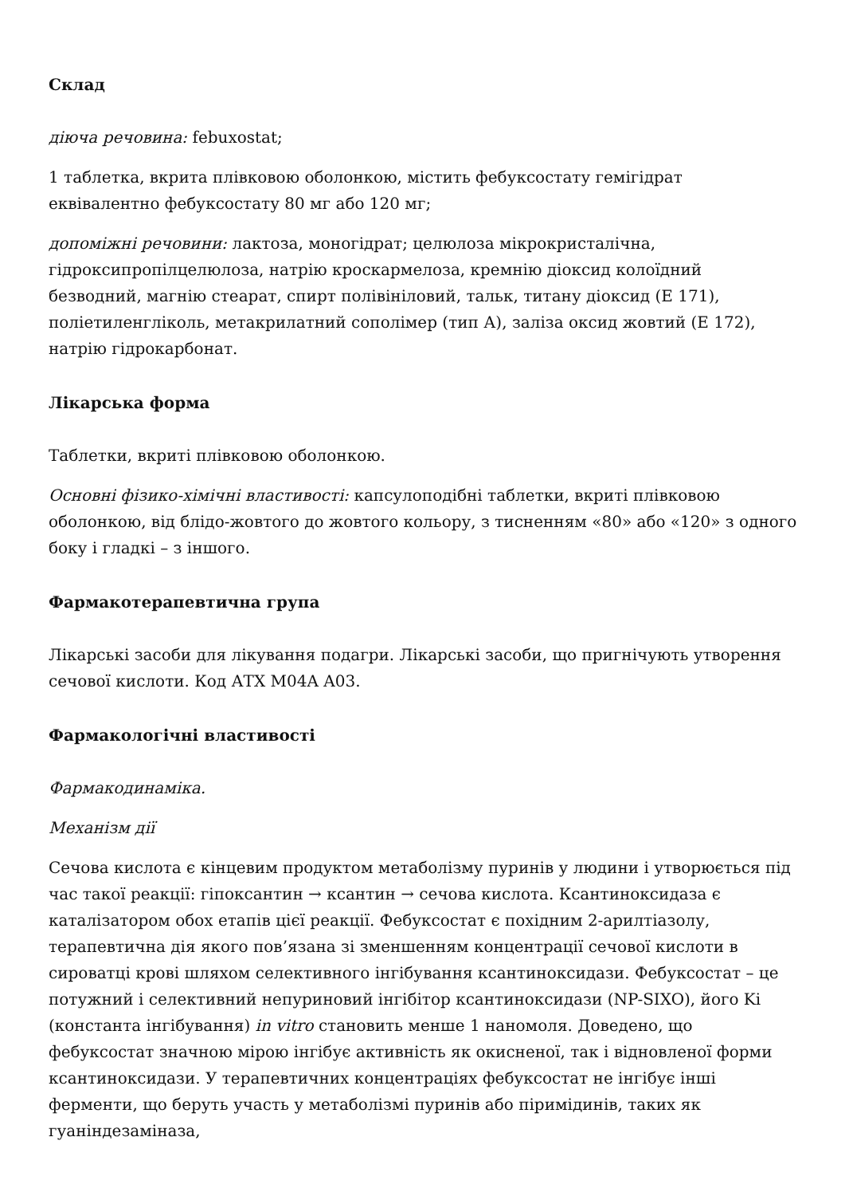Склад
діюча речовина: febuxostat;
1 таблетка, вкрита плівковою оболонкою, містить фебуксостату гемігідрат еквівалентно фебуксостату 80 мг або 120 мг;
допоміжні речовини: лактоза, моногідрат; целюлоза мікрокристалічна, гідроксипропілцелюлоза, натрію кроскармелоза, кремнію діоксид колоїдний безводний, магнію стеарат, спирт полівініловий, тальк, титану діоксид (Е 171), поліетиленгліколь, метакрилатний сополімер (тип А), заліза оксид жовтий (Е 172), натрію гідрокарбонат.
Лікарська форма
Таблетки, вкриті плівковою оболонкою.
Основні фізико-хімічні властивості: капсулоподібні таблетки, вкриті плівковою оболонкою, від блідо-жовтого до жовтого кольору, з тисненням «80» або «120» з одного боку і гладкі – з іншого.
Фармакотерапевтична група
Лікарські засоби для лікування подагри. Лікарські засоби, що пригнічують утворення сечової кислоти. Код АТХ M04A A03.
Фармакологічні властивості
Фармакодинаміка.
Механізм дії
Сечова кислота є кінцевим продуктом метаболізму пуринів у людини і утворюється під час такої реакції: гіпоксантин → ксантин → сечова кислота. Ксантиноксидаза є каталізатором обох етапів цієї реакції. Фебуксостат є похідним 2-арилтіазолу, терапевтична дія якого пов’язана зі зменшенням концентрації сечової кислоти в сироватці крові шляхом селективного інгібування ксантиноксидази. Фебуксостат – це потужний і селективний непуриновий інгібітор ксантиноксидази (NP-SIXO), його Ki (константа інгібування) in vitro становить менше 1 наномоля. Доведено, що фебуксостат значною мірою інгібує активність як окисненої, так і відновленої форми ксантиноксидази. У терапевтичних концентраціях фебуксостат не інгібує інші ферменти, що беруть участь у метаболізмі пуринів або піримідинів, таких як гуаніндезаміназа,